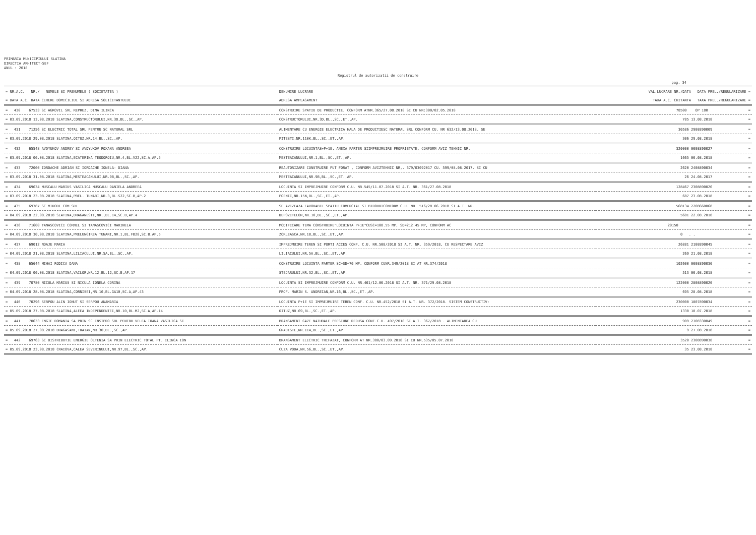PRIMARIA MUNICIPIULUI SLATINA
DIRECTIA ARHITECT-SEF
ANUL : 2018
Registrul de autorizatii de construire
pag. 34
| = NR.A.C. NR./ NUMELE SI PRENUMELE ( SOCIETATEA ) | DENUMIRE LUCRARE | VAL.LUCRARE NR./DATA DATA PREL./REGULARIZARE = |
| --- | --- | --- |
| = DATA A.C. DATA CERERE DOMICILIUL SI ADRESA SOLICITANTULUI | ADRESA AMPLASAMENT | TAXA A.C. CHITANTA TAXA PREL./REGULARIZARE = |
| = 430 67533 SC AGROVIL SRL REPREZ. DINA ILINCA | CONSTRUIRE SPATIU DE PRODUCTIE, CONFORM ATNR.365/27.08.2018 SI CU NR:300/02.05.2018 | 78500 OP 180 = |
| = 03.09.2018 13.08.2018 SLATINA,CONSTRUCTORULUI,NR.3D,BL.,SC.,AP. | CONSTRUCTORULUI,NR.3D,BL.,SC.,ET.,AP. | 785 13.08.2018 = |
| = 431 71256 SC ELECTRIC TOTAL SRL PENTRU SC NATURAL SRL | ALIMENTARE CU ENERGIE ELECTRICA HALA DE PRODUCTIESC NATURAL SRL CONFORM CU. NR 632/13.08.2018. SE | 30586 2908890009 = |
| = 03.09.2018 29.08.2018 SLATINA,OITUZ,NR.14,BL.,SC.,AP. | PITESTI,NR.110K,BL.,SC.,ET.,AP. | 306 29.08.2018 = |
| = 432 65548 AVDYUKOV ANDREY SI AVDYUKOV ROXANA ANDREEA | CONSTRUIRE LOCUINTAS+P+1E, ANEXA PARTER SIIMPREJMUIRE PROPRIETATE, CONFORM AVIZ TEHNIC NR. | 320000 0608890027 = |
| = 03.09.2018 06.08.2018 SLATINA,ECATERINA TEODOROIU,NR.4,BL.V22,SC.A,AP.5 | MESTEACANULUI,NR.1,BL.,SC.,ET.,AP. | 1665 06.08.2018 = |
| = 433 72060 IORDACHE ADRIAN SI IORDACHE IONELA- DIANA | REAUTORIZARE CONSTRUIRE PUT FORAT , CONFORM AVIZTEHNIC NR,. 379/03092017 CU. 599/08.08.2017. SI CU | 2620 2408890034 = |
| = 03.09.2018 31.08.2018 SLATINA,MESTEACANULUI,NR.9B,BL.,SC.,AP. | MESTEACANULUI,NR.9B,BL.,SC.,ET.,AP. | 26 24.08.2017 = |
| = 434 69634 MUSCALU MARIUS VASILICA MUSCALU DANIELA ANDREEA | LOCUINTA SI IMPREJMUIRE CONFORM C.U. NR.545/11.07.2018 SI A.T. NR. 361/27.08.2018 | 128467 2308890026 = |
| = 03.09.2018 23.08.2018 SLATINA,PREL. TUNARI,NR.3,BL.S22,SC.B,AP.2 | POENII,NR.15N,BL.,SC.,ET.,AP. | 687 23.08.2018 = |
| = 435 69387 SC MIRODI COM SRL | SE AVIZEAZA FAVORABIL SPATIU COMERCIAL SI BIROURICONFORM C.U. NR. 516/28.06.2018 SI A.T. NR. | 568134 2208660068 = |
| = 04.09.2018 22.08.2018 SLATINA,DRAGANESTI,NR.,BL.14,SC.B,AP.4 | DEPOZITELOR,NR.10,BL.,SC.,ET.,AP. | 5681 22.08.2018 = |
| = 436 71600 TANASCOVICI CORNEL SI TANASCOVICI MARINELA | MODIFICARE TEMA CONSTRUIRE"LOCUINTA P+1E"CUSC=108.55 MP, SD=212.45 MP, CONFORM AC | 20150 = |
| = 04.09.2018 30.08.2018 SLATINA,PRELUNGIREA TUNARI,NR.1,BL.FB28,SC.B,AP.5 | ZORLEASCA,NR.1B,BL.,SC.,ET.,AP. | 0 . . = |
| = 437 69012 NOAJE MARIA | IMPREJMUIRE TEREN SI PORTI ACCES CONF. C.U. NR.508/2018 SI A.T. NR. 359/2018, CU RESPECTARE AVIZ | 26881 2108890045 = |
| = 04.09.2018 21.08.2018 SLATINA,LILIACULUI,NR.5A,BL.,SC.,AP. | LILIACULUI,NR.5A,BL.,SC.,ET.,AP. | 269 21.08.2018 = |
| = 438 65644 MIHAI RODICA DANA | CONSTRUIRE LOCUINTA PARTER SC=SD=76 MP, CONFORM CUNR.349/2018 SI AT NR.374/2018 | 102600 0608890036 = |
| = 04.09.2018 06.08.2018 SLATINA,VAILOR,NR.12,BL.12,SC.B,AP.17 | STEJARULUI,NR.32,BL.,SC.,ET.,AP. | 513 06.08.2018 = |
| = 439 70780 NICULA MARIUS SI NICULA IONELA CORINA | LOCUINTA SI IMPREJMUIRE CONFORM C.U. NR.461/12.06.2018 SI A.T. NR. 371/29.08.2018 | 122000 2808890020 = |
| = 04.09.2018 28.08.2018 SLATINA,CORNISEI,NR.16,BL.GA10,SC.A,AP.43 | PROF. MARIN S. ANDREIAN,NR.16,BL.,SC.,ET.,AP. | 695 28.08.2018 = |
| = 440 70296 SERPOU ALIN IONUT SI SERPOU ANAMARIA | LOCUINTA P+1E SI IMPREJMUIRE TEREN CONF. C.U. NR.452/2018 SI A.T. NR. 372/2018. SISTEM CONSTRUCTIV: | 230000 1807890034 = |
| = 05.09.2018 27.08.2018 SLATINA,ALEEA INDEPENDENTEI,NR.10,BL.M2,SC.A,AP.14 | OITUZ,NR.69,BL.,SC.,ET.,AP. | 1330 18.07.2018 = |
| = 441 70633 ENGIE ROMANIA SA PRIN SC INSTPRO SRL PENTRU VELEA IOANA VASILICA SI | BRANSAMENT GAZE NATURALE PRESIUNE REDUSA CONF.C.U. 497/2018 SI A.T. 367/2018 . ALIMENTAREA CU | 909 2708330049 = |
| = 05.09.2018 27.08.2018 DRAGASANI,TRAIAN,NR.30,BL.,SC.,AP. | GRADISTE,NR.114,BL.,SC.,ET.,AP. | 9 27.08.2018 = |
| = 442 69763 SC DISTRIBUTIE ENERGIE OLTENIA SA PRIN ELECTRIC TOTAL PT. ILINCA ION | BRANSAMENT ELECTRIC TRIFAZAT, CONFORM AT NR.380/03.09.2018 SI CU NR.535/05.07.2018 | 3520 2308890038 = |
| = 05.09.2018 23.08.2018 CRAIOVA,CALEA SEVERINULUI,NR.97,BL.,SC.,AP. | CUZA VODA,NR.56,BL.,SC.,ET.,AP. | 35 23.08.2018 = |